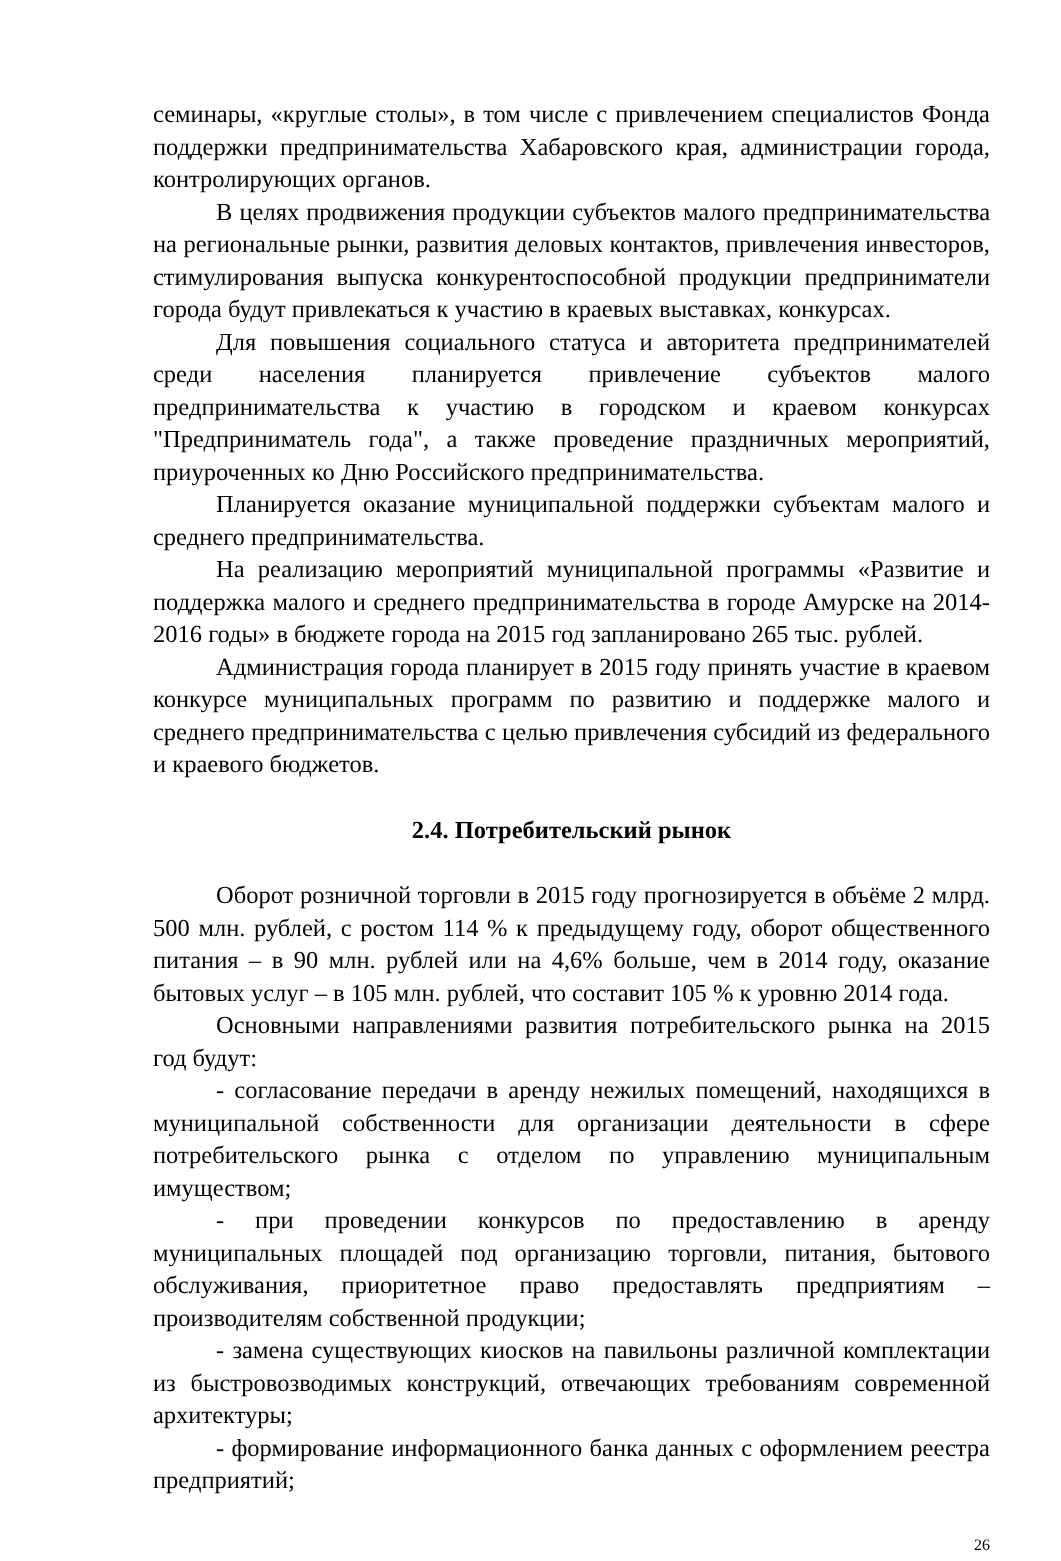семинары, «круглые столы», в том числе с привлечением специалистов Фонда поддержки предпринимательства Хабаровского края, администрации города, контролирующих органов.
В целях продвижения продукции субъектов малого предпринимательства на региональные рынки, развития деловых контактов, привлечения инвесторов, стимулирования выпуска конкурентоспособной продукции предприниматели города будут привлекаться к участию в краевых выставках, конкурсах.
Для повышения социального статуса и авторитета предпринимателей среди населения планируется привлечение субъектов малого предпринимательства к участию в городском и краевом конкурсах "Предприниматель года", а также проведение праздничных мероприятий, приуроченных ко Дню Российского предпринимательства.
Планируется оказание муниципальной поддержки субъектам малого и среднего предпринимательства.
На реализацию мероприятий муниципальной программы «Развитие и поддержка малого и среднего предпринимательства в городе Амурске на 2014-2016 годы» в бюджете города на 2015 год запланировано 265 тыс. рублей.
Администрация города планирует в 2015 году принять участие в краевом конкурсе муниципальных программ по развитию и поддержке малого и среднего предпринимательства с целью привлечения субсидий из федерального и краевого бюджетов.
2.4. Потребительский рынок
Оборот розничной торговли в 2015 году прогнозируется в объёме 2 млрд. 500 млн. рублей, с ростом 114 % к предыдущему году, оборот общественного питания – в 90 млн. рублей или на 4,6% больше, чем в 2014 году, оказание бытовых услуг – в 105 млн. рублей, что составит 105 % к уровню 2014 года.
Основными направлениями развития потребительского рынка на 2015 год будут:
- согласование передачи в аренду нежилых помещений, находящихся в муниципальной собственности для организации деятельности в сфере потребительского рынка с отделом по управлению муниципальным имуществом;
- при проведении конкурсов по предоставлению в аренду муниципальных площадей под организацию торговли, питания, бытового обслуживания, приоритетное право предоставлять предприятиям – производителям собственной продукции;
- замена существующих киосков на павильоны различной комплектации из быстровозводимых конструкций, отвечающих требованиям современной архитектуры;
- формирование информационного банка данных с оформлением реестра предприятий;
26